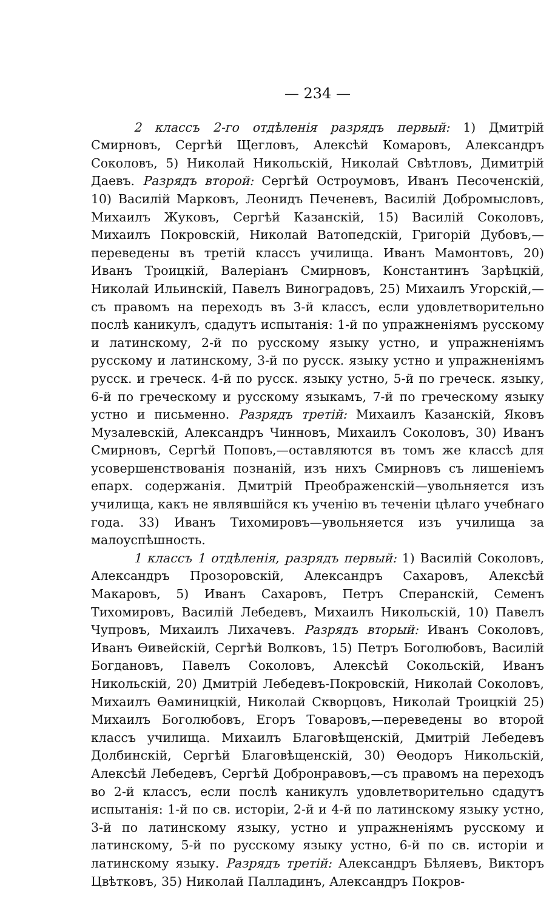— 234 —
2 классъ 2-го отдѣленія разрядъ первый: 1) Дмитрій Смирновъ, Сергѣй Щегловъ, Алексѣй Комаровъ, Александръ Соколовъ, 5) Николай Никольскій, Николай Свѣтловъ, Димитрій Даевъ. Разрядъ второй: Сергѣй Остроумовъ, Иванъ Песоченскій, 10) Василій Марковъ, Леонидъ Печеневъ, Василій Добромысловъ, Михаилъ Жуковъ, Сергѣй Казанскій, 15) Василій Соколовъ, Михаилъ Покровскій, Николай Ватопедскій, Григорій Дубовъ,—переведены въ третій классъ училища. Иванъ Мамонтовъ, 20) Иванъ Троицкій, Валеріанъ Смирновъ, Константинъ Зарѣцкій, Николай Ильинскій, Павелъ Виноградовъ, 25) Михаилъ Угорскій,—съ правомъ на переходъ въ 3-й классъ, если удовлетворительно послѣ каникулъ, сдадутъ испытанія: 1-й по упражненіямъ русскому и латинскому, 2-й по русскому языку устно, и упражненіямъ русскому и латинскому, 3-й по русск. языку устно и упражненіямъ русск. и греческ. 4-й по русск. языку устно, 5-й по греческ. языку, 6-й по греческому и русскому языкамъ, 7-й по греческому языку устно и письменно. Разрядъ третій: Михаилъ Казанскій, Яковъ Музалевскій, Александръ Чинновъ, Михаилъ Соколовъ, 30) Иванъ Смирновъ, Сергѣй Поповъ,—оставляются въ томъ же классѣ для усовершенствованія познаній, изъ нихъ Смирновъ съ лишеніемъ епарх. содержанія. Дмитрій Преображенскій—увольняется изъ училища, какъ не являвшійся къ ученію въ теченіи цѣлаго учебнаго года. 33) Иванъ Тихомировъ—увольняется изъ училища за малоуспѣшность.
1 классъ 1 отдѣленія, разрядъ первый: 1) Василій Соколовъ, Александръ Прозоровскій, Александръ Сахаровъ, Алексѣй Макаровъ, 5) Иванъ Сахаровъ, Петръ Сперанскій, Семенъ Тихомировъ, Василій Лебедевъ, Михаилъ Никольскій, 10) Павелъ Чупровъ, Михаилъ Лихачевъ. Разрядъ вторый: Иванъ Соколовъ, Иванъ Ѳивейскій, Сергѣй Волковъ, 15) Петръ Боголюбовъ, Василій Богдановъ, Павелъ Соколовъ, Алексѣй Сокольскій, Иванъ Никольскій, 20) Дмитрій Лебедевъ-Покровскій, Николай Соколовъ, Михаилъ Ѳаминицкій, Николай Скворцовъ, Николай Троицкій 25) Михаилъ Боголюбовъ, Егоръ Товаровъ,—переведены во второй классъ училища. Михаилъ Благовѣщенскій, Дмитрій Лебедевъ Долбинскій, Сергѣй Благовѣщенскій, 30) Ѳеодоръ Никольскій, Алексѣй Лебедевъ, Сергѣй Добронравовъ,—съ правомъ на переходъ во 2-й классъ, если послѣ каникулъ удовлетворительно сдадутъ испытанія: 1-й по св. исторіи, 2-й и 4-й по латинскому языку устно, 3-й по латинскому языку, устно и упражненіямъ русскому и латинскому, 5-й по русскому языку устно, 6-й по св. исторіи и латинскому языку. Разрядъ третій: Александръ Бѣляевъ, Викторъ Цвѣтковъ, 35) Николай Палладинъ, Александръ Покров-